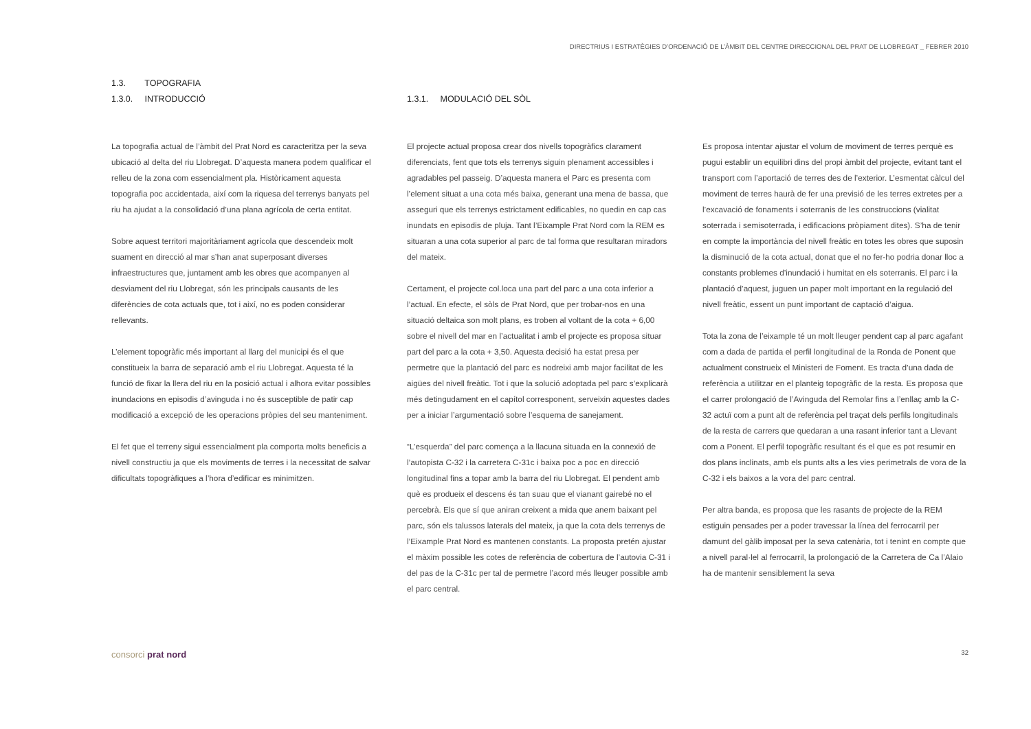DIRECTRIUS I ESTRATÈGIES D’ORDENACIÓ DE L’ÀMBIT DEL CENTRE DIRECCIONAL DEL PRAT DE LLOBREGAT _ FEBRER 2010
1.3. TOPOGRAFIA
1.3.0. INTRODUCCIÓ
La topografia actual de l’àmbit del Prat Nord es caracteritza per la seva ubicació al delta del riu Llobregat. D’aquesta manera podem qualificar el relleu de la zona com essencialment pla. Històricament aquesta topografia poc accidentada, així com la riquesa del terrenys banyats pel riu ha ajudat a la consolidació d’una plana agrícola de certa entitat.
Sobre aquest territori majoritàriament agrícola que descendeix molt suament en direcció al mar s’han anat superposant diverses infraestructures que, juntament amb les obres que acompanyen al desviament del riu Llobregat, són les principals causants de les diferències de cota actuals que, tot i així, no es poden considerar rellevants.
L’element topogràfic més important al llarg del municipi és el que constitueix la barra de separació amb el riu Llobregat. Aquesta té la funció de fixar la llera del riu en la posició actual i alhora evitar possibles inundacions en episodis d’avinguda i no és susceptible de patir cap modificació a excepció de les operacions pròpies del seu manteniment.
El fet que el terreny sigui essencialment pla comporta molts beneficis a nivell constructiu ja que els moviments de terres i la necessitat de salvar dificultats topogràfiques a l’hora d’edificar es minimitzen.
1.3.1. MODULACIÓ DEL SÒL
El projecte actual proposa crear dos nivells topogràfics clarament diferenciats, fent que tots els terrenys siguin plenament accessibles i agradables pel passeig. D’aquesta manera el Parc es presenta com l’element situat a una cota més baixa, generant una mena de bassa, que asseguri que els terrenys estrictament edificables, no quedin en cap cas inundats en episodis de pluja. Tant l’Eixample Prat Nord com la REM es situaran a una cota superior al parc de tal forma que resultaran miradors del mateix.
Certament, el projecte col.loca una part del parc a una cota inferior a l’actual. En efecte, el sòls de Prat Nord, que per trobar-nos en una situació deltaica son molt plans, es troben al voltant de la cota + 6,00 sobre el nivell del mar en l’actualitat i amb el projecte es proposa situar part del parc a la cota + 3,50. Aquesta decisió ha estat presa per permetre que la plantació del parc es nodreixi amb major facilitat de les aigües del nivell freàtic. Tot i que la solució adoptada pel parc s’explicarà més detingudament en el capítol corresponent, serveixin aquestes dades per a iniciar l’argumentació sobre l’esquema de sanejament.
“L’esquerda” del parc comença a la llacuna situada en la connexió de l’autopista C-32 i la carretera C-31c i baixa poc a poc en direcció longitudinal fins a topar amb la barra del riu Llobregat. El pendent amb què es produeix el descens és tan suau que el vianant gairebé no el percebrà. Els que sí que aniran creixent a mida que anem baixant pel parc, són els talussos laterals del mateix, ja que la cota dels terrenys de l’Eixample Prat Nord es mantenen constants. La proposta pretén ajustar el màxim possible les cotes de referència de cobertura de l’autovia C-31 i del pas de la C-31c per tal de permetre l’acord més lleuger possible amb el parc central.
Es proposa intentar ajustar el volum de moviment de terres perquè es pugui establir un equilibri dins del propi àmbit del projecte, evitant tant el transport com l’aportació de terres des de l’exterior. L’esmentat càlcul del moviment de terres haurà de fer una previsió de les terres extretes per a l’excavació de fonaments i soterranis de les construccions (vialitat soterrada i semisoterrada, i edificacions pròpiament dites). S’ha de tenir en compte la importància del nivell freàtic en totes les obres que suposin la disminució de la cota actual, donat que el no fer-ho podria donar lloc a constants problemes d’inundació i humitat en els soterranis. El parc i la plantació d’aquest, juguen un paper molt important en la regulació del nivell freàtic, essent un punt important de captació d’aigua.
Tota la zona de l’eixample té un molt lleuger pendent cap al parc agafant com a dada de partida el perfil longitudinal de la Ronda de Ponent que actualment construeix el Ministeri de Foment. Es tracta d’una dada de referència a utilitzar en el planteig topogràfic de la resta. Es proposa que el carrer prolongació de l’Avinguda del Remolar fins a l’enllaç amb la C-32 actuï com a punt alt de referència pel traçat dels perfils longitudinals de la resta de carrers que quedaran a una rasant inferior tant a Llevant com a Ponent. El perfil topogràfic resultant és el que es pot resumir en dos plans inclinats, amb els punts alts a les vies perimetrals de vora de la C-32 i els baixos a la vora del parc central.
Per altra banda, es proposa que les rasants de projecte de la REM estiguin pensades per a poder travessar la línea del ferrocarril per damunt del gàlib imposat per la seva catenària, tot i tenint en compte que a nivell paral·lel al ferrocarril, la prolongació de la Carretera de Ca l’Alaio ha de mantenir sensiblement la seva
consorci prat nord 32